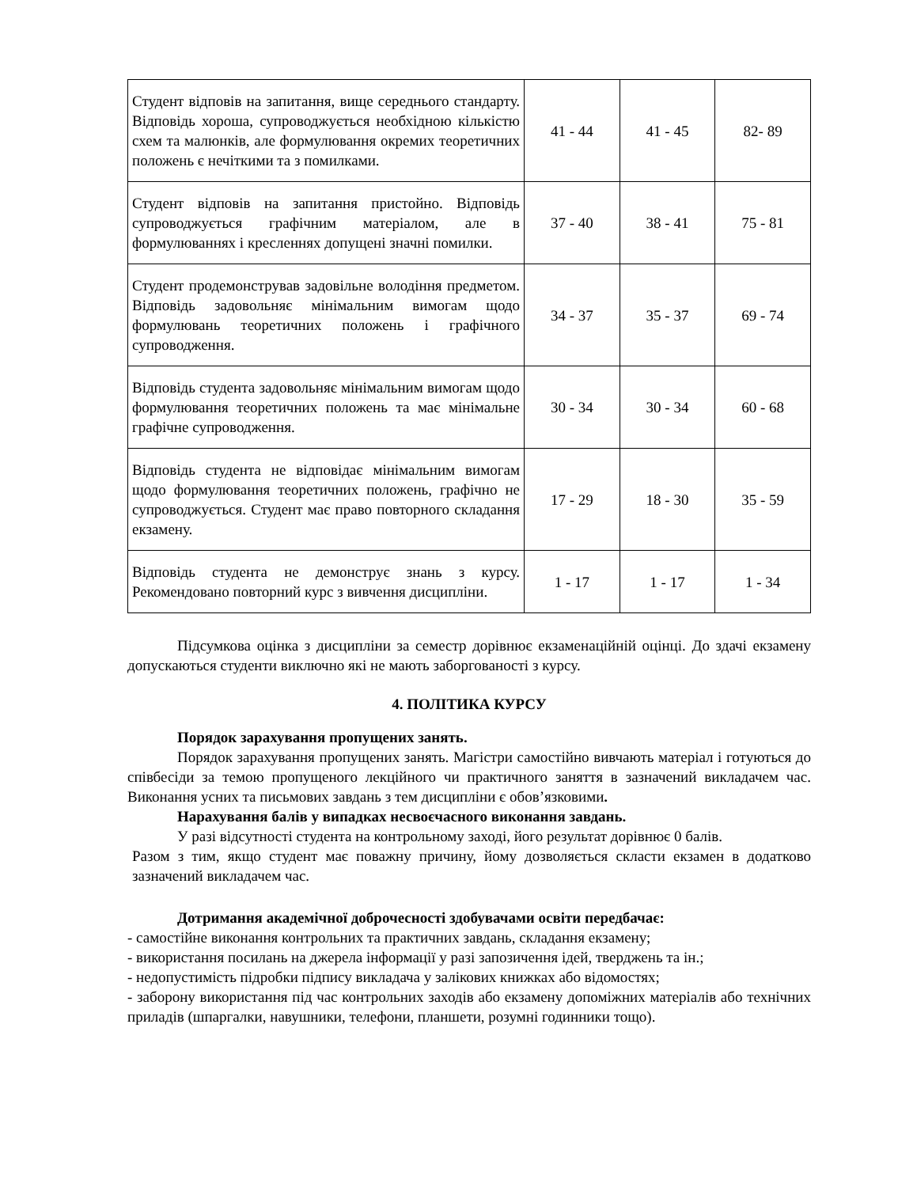| Студент відповів на запитання, вище середнього стандарту. Відповідь хороша, супроводжується необхідною кількістю схем та малюнків, але формулювання окремих теоретичних положень є нечіткими та з помилками. | 41 - 44 | 41 - 45 | 82- 89 |
| Студент відповів на запитання пристойно. Відповідь супроводжується графічним матеріалом, але в формулюваннях і кресленнях допущені значні помилки. | 37 - 40 | 38 - 41 | 75 - 81 |
| Студент продемонстрував задовільне володіння предметом. Відповідь задовольняє мінімальним вимогам щодо формулювань теоретичних положень і графічного супроводження. | 34 - 37 | 35 - 37 | 69 - 74 |
| Відповідь студента задовольняє мінімальним вимогам щодо формулювання теоретичних положень та має мінімальне графічне супроводження. | 30 - 34 | 30 - 34 | 60 - 68 |
| Відповідь студента не відповідає мінімальним вимогам щодо формулювання теоретичних положень, графічно не супроводжується. Студент має право повторного складання екзамену. | 17 - 29 | 18 - 30 | 35 - 59 |
| Відповідь студента не демонструє знань з курсу. Рекомендовано повторний курс з вивчення дисципліни. | 1 - 17 | 1 - 17 | 1 - 34 |
Підсумкова оцінка з дисципліни за семестр дорівнює екзаменаційній оцінці. До здачі екзамену допускаються студенти виключно які не мають заборгованості з курсу.
4. ПОЛІТИКА КУРСУ
Порядок зарахування пропущених занять.
Порядок зарахування пропущених занять. Магістри самостійно вивчають матеріал і готуються до співбесіди за темою пропущеного лекційного чи практичного заняття в зазначений викладачем час. Виконання усних та письмових завдань з тем дисципліни є обов’язковими.
Нарахування балів у випадках несвоєчасного виконання завдань.
У разі відсутності студента на контрольному заході, його результат дорівнює 0 балів.
Разом з тим, якщо студент має поважну причину, йому дозволяється скласти екзамен в додатково зазначений викладачем час.
Дотримання академічної доброчесності здобувачами освіти передбачає:
- самостійне виконання контрольних та практичних завдань, складання екзамену;
- використання посилань на джерела інформації у разі запозичення ідей, тверджень та ін.;
- недопустимість підробки підпису викладача у залікових книжках або відомостях;
- заборону використання під час контрольних заходів або екзамену допоміжних матеріалів або технічних приладів (шпаргалки, навушники, телефони, планшети, розумні годинники тощо).